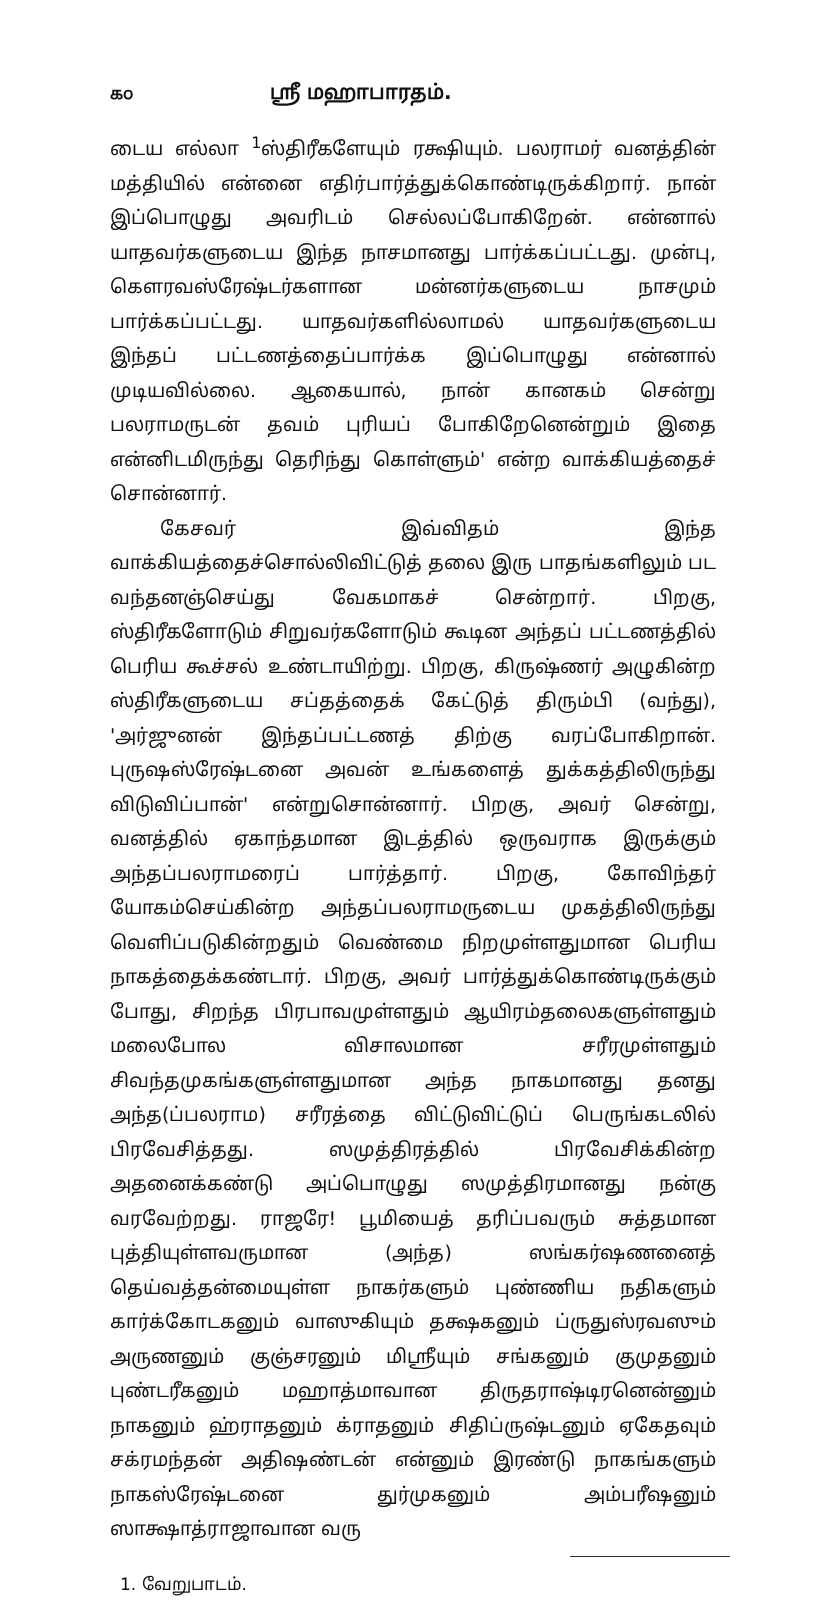௧௦ ஸ்ரீ மஹாபாரதம்.
டைய எல்லா <sup>1</sup>ஸ்திரீகளேயும் ரக்ஷியும். பலராமர் வனத்தின் மத்தியில் என்னை எதிர்பார்த்துக்கொண்டிருக்கிறார். நான் இப்பொழுது அவரிடம் செல்லப்போகிறேன். என்னால் யாதவர்களுடைய இந்த நாசமானது பார்க்கப்பட்டது. முன்பு, கௌரவஸ்ரேஷ்டர்களான மன்னர்களுடைய நாசமும் பார்க்கப்பட்டது. யாதவர்களில்லாமல் யாதவர்களுடைய இந்தப் பட்டணத்தைப்பார்க்க இப்பொழுது என்னால் முடியவில்லை. ஆகையால், நான் கானகம் சென்று பலராமருடன் தவம் புரியப் போகிறேனென்றும் இதை என்னிடமிருந்து தெரிந்து கொள்ளும்' என்ற வாக்கியத்தைச் சொன்னார்.
கேசவர் இவ்விதம் இந்த வாக்கியத்தைச்சொல்லிவிட்டுத் தலை இரு பாதங்களிலும் பட வந்தனஞ்செய்து வேகமாகச் சென்றார். பிறகு, ஸ்திரீகளோடும் சிறுவர்களோடும் கூடின அந்தப் பட்டணத்தில் பெரிய கூச்சல் உண்டாயிற்று. பிறகு, கிருஷ்ணர் அழுகின்ற ஸ்திரீகளுடைய சப்தத்தைக் கேட்டுத் திரும்பி (வந்து), 'அர்ஜுனன் இந்தப்பட்டணத் திற்கு வரப்போகிறான். புருஷஸ்ரேஷ்டனை அவன் உங்களைத் துக்கத்திலிருந்து விடுவிப்பான்' என்றுசொன்னார். பிறகு, அவர் சென்று, வனத்தில் ஏகாந்தமான இடத்தில் ஒருவராக இருக்கும் அந்தப்பலராமரைப் பார்த்தார். பிறகு, கோவிந்தர் யோகம்செய்கின்ற அந்தப்பலராமருடைய முகத்திலிருந்து வெளிப்படுகின்றதும் வெண்மை நிறமுள்ளதுமான பெரிய நாகத்தைக்கண்டார். பிறகு, அவர் பார்த்துக்கொண்டிருக்கும் போது, சிறந்த பிரபாவமுள்ளதும் ஆயிரம்தலைகளுள்ளதும் மலைபோல விசாலமான சரீரமுள்ளதும் சிவந்தமுகங்களுள்ளதுமான அந்த நாகமானது தனது அந்த(ப்பலராம) சரீரத்தை விட்டுவிட்டுப் பெருங்கடலில் பிரவேசித்தது. ஸமுத்திரத்தில் பிரவேசிக்கின்ற அதனைக்கண்டு அப்பொழுது ஸமுத்திரமானது நன்கு வரவேற்றது. ராஜரே! பூமியைத் தரிப்பவரும் சுத்தமான புத்தியுள்ளவருமான (அந்த) ஸங்கர்ஷணனைத் தெய்வத்தன்மையுள்ள நாகர்களும் புண்ணிய நதிகளும் கார்க்கோடகனும் வாஸுகியும் தக்ஷகனும் ப்ருதுஸ்ரவஸும் அருணனும் குஞ்சரனும் மிஸ்ரீயும் சங்கனும் குமுதனும் புண்டரீகனும் மஹாத்மாவான திருதராஷ்டிரனென்னும் நாகனும் ஹ்ராதனும் க்ராதனும் சிதிப்ருஷ்டனும் ஏகேதவும் சக்ரமந்தன் அதிஷண்டன் என்னும் இரண்டு நாகங்களும் நாகஸ்ரேஷ்டனை துர்முகனும் அம்பரீஷனும் ஸாக்ஷாத்ராஜாவான வரு
1. வேறுபாடம்.